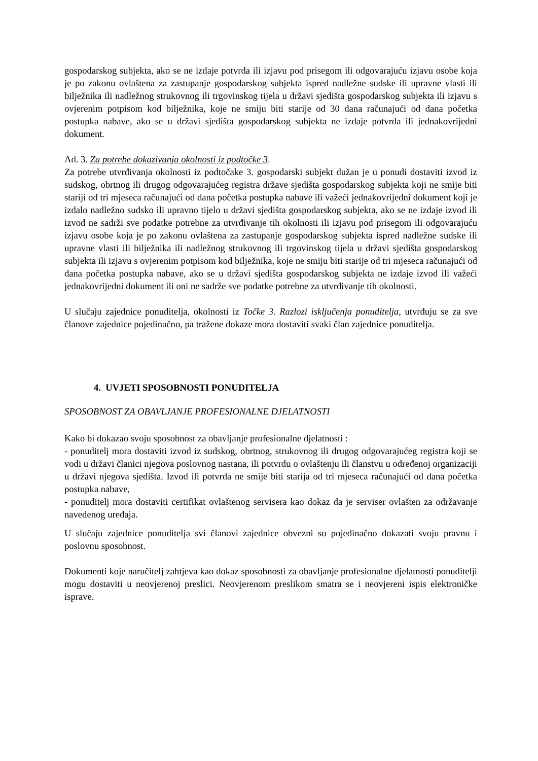gospodarskog subjekta, ako se ne izdaje potvrda ili izjavu pod prisegom ili odgovarajuću izjavu osobe koja je po zakonu ovlaštena za zastupanje gospodarskog subjekta ispred nadležne sudske ili upravne vlasti ili bilježnika ili nadležnog strukovnog ili trgovinskog tijela u državi sjedišta gospodarskog subjekta ili izjavu s ovjerenim potpisom kod bilježnika, koje ne smiju biti starije od 30 dana računajući od dana početka postupka nabave, ako se u državi sjedišta gospodarskog subjekta ne izdaje potvrda ili jednakovrijedni dokument.
Ad. 3. Za potrebe dokazivanja okolnosti iz podtočke 3.
Za potrebe utvrđivanja okolnosti iz podtočake 3. gospodarski subjekt dužan je u ponudi dostaviti izvod iz sudskog, obrtnog ili drugog odgovarajućeg registra države sjedišta gospodarskog subjekta koji ne smije biti stariji od tri mjeseca računajući od dana početka postupka nabave ili važeći jednakovrijedni dokument koji je izdalo nadležno sudsko ili upravno tijelo u državi sjedišta gospodarskog subjekta, ako se ne izdaje izvod ili izvod ne sadrži sve podatke potrebne za utvrđivanje tih okolnosti ili izjavu pod prisegom ili odgovarajuću izjavu osobe koja je po zakonu ovlaštena za zastupanje gospodarskog subjekta ispred nadležne sudske ili upravne vlasti ili bilježnika ili nadležnog strukovnog ili trgovinskog tijela u državi sjedišta gospodarskog subjekta ili izjavu s ovjerenim potpisom kod bilježnika, koje ne smiju biti starije od tri mjeseca računajući od dana početka postupka nabave, ako se u državi sjedišta gospodarskog subjekta ne izdaje izvod ili važeći jednakovrijedni dokument ili oni ne sadrže sve podatke potrebne za utvrđivanje tih okolnosti.
U slučaju zajednice ponuditelja, okolnosti iz Točke 3. Razlozi isključenja ponuditelja, utvrđuju se za sve članove zajednice pojedinačno, pa tražene dokaze mora dostaviti svaki član zajednice ponuditelja.
4. UVJETI SPOSOBNOSTI PONUDITELJA
SPOSOBNOST ZA OBAVLJANJE PROFESIONALNE DJELATNOSTI
Kako bi dokazao svoju sposobnost za obavljanje profesionalne djelatnosti :
- ponuditelj mora dostaviti izvod iz sudskog, obrtnog, strukovnog ili drugog odgovarajućeg registra koji se vodi u državi članici njegova poslovnog nastana, ili potvrdu o ovlaštenju ili članstvu u određenoj organizaciji u državi njegova sjedišta. Izvod ili potvrda ne smije biti starija od tri mjeseca računajući od dana početka postupka nabave,
- ponuditelj mora dostaviti certifikat ovlaštenog servisera kao dokaz da je serviser ovlašten za održavanje navedenog uređaja.
U slučaju zajednice ponuditelja svi članovi zajednice obvezni su pojedinačno dokazati svoju pravnu i poslovnu sposobnost.
Dokumenti koje naručitelj zahtjeva kao dokaz sposobnosti za obavljanje profesionalne djelatnosti ponuditelji mogu dostaviti u neovjerenoj preslici. Neovjerenom preslikom smatra se i neovjereni ispis elektroničke isprave.